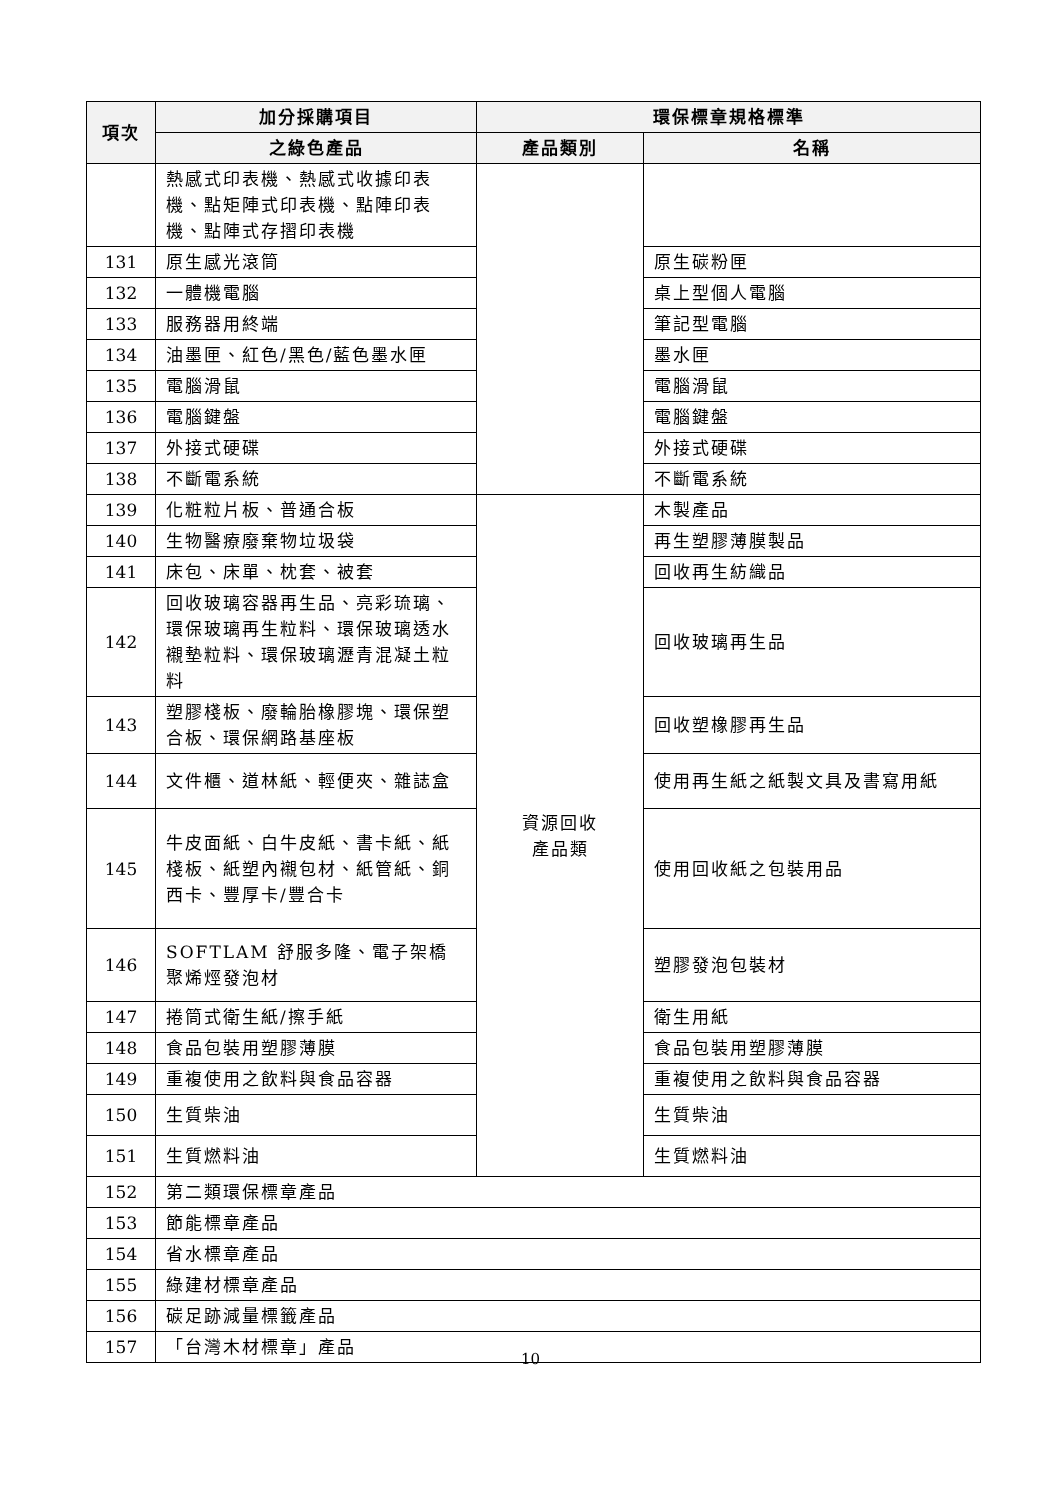| 項次 | 加分採購項目 | 環保標章規格標準 | |
| --- | --- | --- | --- |
| | 之綠色產品 | 產品類別 | 名稱 |
| | 熱感式印表機、熱感式收據印表機、點矩陣式印表機、點陣印表機、點陣式存摺印表機 | | |
| 131 | 原生感光滾筒 | | 原生碳粉匣 |
| 132 | 一體機電腦 | | 桌上型個人電腦 |
| 133 | 服務器用終端 | | 筆記型電腦 |
| 134 | 油墨匣、紅色/黑色/藍色墨水匣 | | 墨水匣 |
| 135 | 電腦滑鼠 | | 電腦滑鼠 |
| 136 | 電腦鍵盤 | | 電腦鍵盤 |
| 137 | 外接式硬碟 | | 外接式硬碟 |
| 138 | 不斷電系統 | | 不斷電系統 |
| 139 | 化粧粒片板、普通合板 | 資源回收 產品類 | 木製產品 |
| 140 | 生物醫療廢棄物垃圾袋 | | 再生塑膠薄膜製品 |
| 141 | 床包、床單、枕套、被套 | | 回收再生紡織品 |
| 142 | 回收玻璃容器再生品、亮彩琉璃、環保玻璃再生粒料、環保玻璃透水襯墊粒料、環保玻璃瀝青混凝土粒料 | | 回收玻璃再生品 |
| 143 | 塑膠棧板、廢輪胎橡膠塊、環保塑合板、環保網路基座板 | | 回收塑橡膠再生品 |
| 144 | 文件櫃、道林紙、輕便夾、雜誌盒 | | 使用再生紙之紙製文具及書寫用紙 |
| 145 | 牛皮面紙、白牛皮紙、書卡紙、紙棧板、紙塑內襯包材、紙管紙、銅西卡、豐厚卡/豐合卡 | | 使用回收紙之包裝用品 |
| 146 | SOFTLAM 舒服多隆、電子架橋聚烯烴發泡材 | | 塑膠發泡包裝材 |
| 147 | 捲筒式衛生紙/擦手紙 | | 衛生用紙 |
| 148 | 食品包裝用塑膠薄膜 | | 食品包裝用塑膠薄膜 |
| 149 | 重複使用之飲料與食品容器 | | 重複使用之飲料與食品容器 |
| 150 | 生質柴油 | | 生質柴油 |
| 151 | 生質燃料油 | | 生質燃料油 |
| 152 | 第二類環保標章產品 | | |
| 153 | 節能標章產品 | | |
| 154 | 省水標章產品 | | |
| 155 | 綠建材標章產品 | | |
| 156 | 碳足跡減量標籤產品 | | |
| 157 | 「台灣木材標章」產品 | | |
10